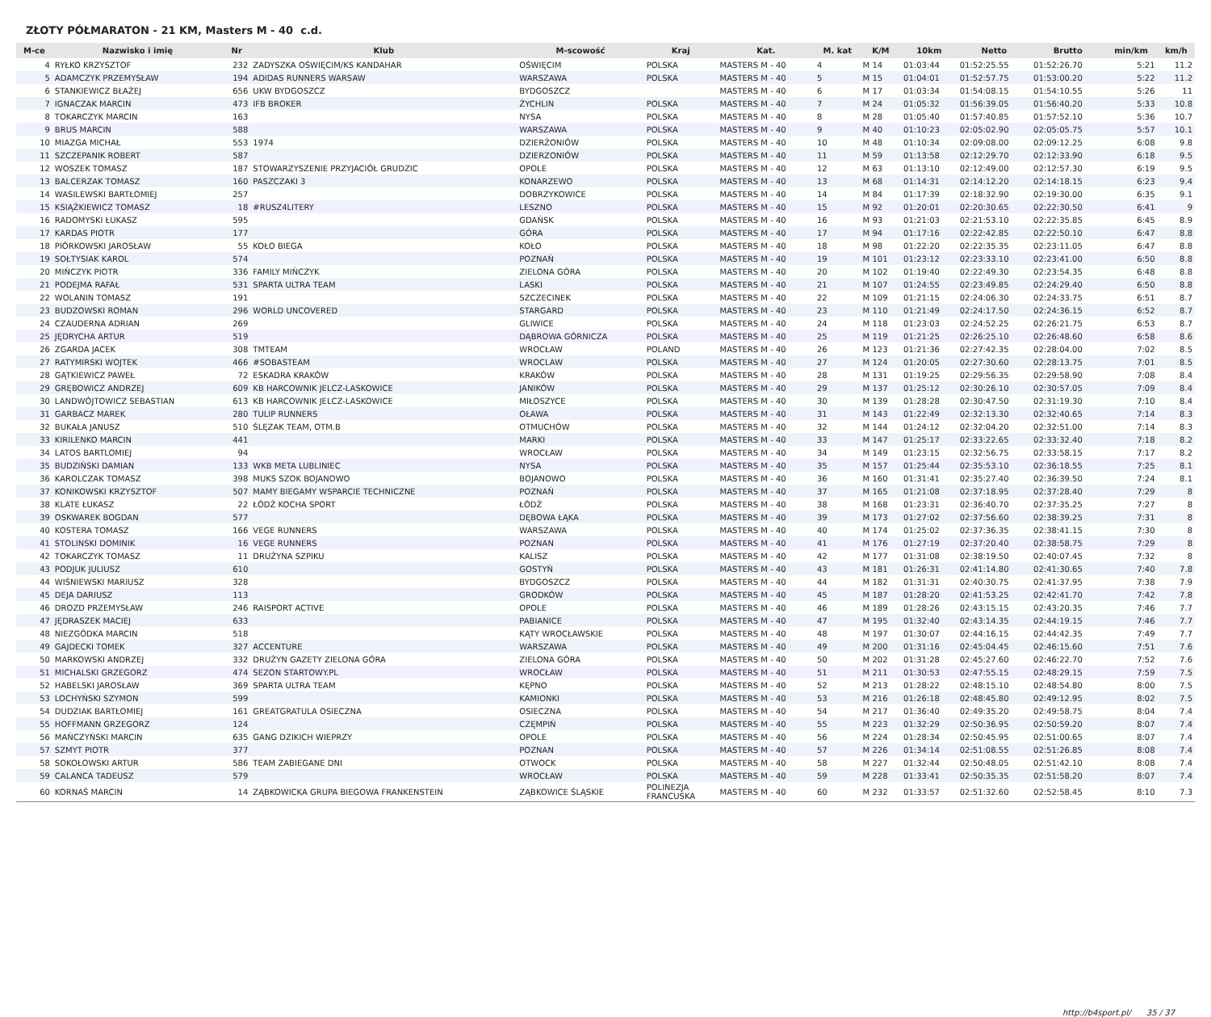ZŁOTY PÓŁMARATON - 21 KM, Masters M - 40 c.d.
| M-ce | Nazwisko i imię | Nr | Klub | M-scowość | Kraj | Kat. | M. kat | K/M | 10km | Netto | Brutto | min/km | km/h |
| --- | --- | --- | --- | --- | --- | --- | --- | --- | --- | --- | --- | --- | --- |
| 4 | RYŁKO KRZYSZTOF | 232 | ZADYSZKA OŚWIĘCIM/KS KANDAHAR | OŚWIĘCIM | POLSKA | MASTERS M - 40 | 4 | M 14 | 01:03:44 | 01:52:25.55 | 01:52:26.70 | 5:21 | 11.2 |
| 5 | ADAMCZYK PRZEMYSŁAW | 194 | ADIDAS RUNNERS WARSAW | WARSZAWA | POLSKA | MASTERS M - 40 | 5 | M 15 | 01:04:01 | 01:52:57.75 | 01:53:00.20 | 5:22 | 11.2 |
| 6 | STANKIEWICZ BŁAŻEJ | 656 | UKW BYDGOSZCZ | BYDGOSZCZ | | MASTERS M - 40 | 6 | M 17 | 01:03:34 | 01:54:08.15 | 01:54:10.55 | 5:26 | 11 |
| 7 | IGNACZAK MARCIN | 473 | IFB BROKER | ŻYCHLIN | POLSKA | MASTERS M - 40 | 7 | M 24 | 01:05:32 | 01:56:39.05 | 01:56:40.20 | 5:33 | 10.8 |
| 8 | TOKARCZYK MARCIN | 163 | | NYSA | POLSKA | MASTERS M - 40 | 8 | M 28 | 01:05:40 | 01:57:40.85 | 01:57:52.10 | 5:36 | 10.7 |
| 9 | BRUS MARCIN | 588 | | WARSZAWA | POLSKA | MASTERS M - 40 | 9 | M 40 | 01:10:23 | 02:05:02.90 | 02:05:05.75 | 5:57 | 10.1 |
| 10 | MIAZGA MICHAŁ | 553 | 1974 | DZIERŻONIÓW | POLSKA | MASTERS M - 40 | 10 | M 48 | 01:10:34 | 02:09:08.00 | 02:09:12.25 | 6:08 | 9.8 |
| 11 | SZCZEPANIK ROBERT | 587 | | DZIERZONIÓW | POLSKA | MASTERS M - 40 | 11 | M 59 | 01:13:58 | 02:12:29.70 | 02:12:33.90 | 6:18 | 9.5 |
| 12 | WOSZEK TOMASZ | 187 | STOWARZYSZENIE PRZYJACIÓŁ GRUDZIC | OPOLE | POLSKA | MASTERS M - 40 | 12 | M 63 | 01:13:10 | 02:12:49.00 | 02:12:57.30 | 6:19 | 9.5 |
| 13 | BALCERZAK TOMASZ | 160 | PASZCZAKI 3 | KONARZEWO | POLSKA | MASTERS M - 40 | 13 | M 68 | 01:14:31 | 02:14:12.20 | 02:14:18.15 | 6:23 | 9.4 |
| 14 | WASILEWSKI BARTŁOMIEJ | 257 | | DOBRZYKOWICE | POLSKA | MASTERS M - 40 | 14 | M 84 | 01:17:39 | 02:18:32.90 | 02:19:30.00 | 6:35 | 9.1 |
| 15 | KSIĄŻKIEWICZ TOMASZ | 18 | #RUSZ4LITERY | LESZNO | POLSKA | MASTERS M - 40 | 15 | M 92 | 01:20:01 | 02:20:30.65 | 02:22:30.50 | 6:41 | 9 |
| 16 | RADOMYSKI ŁUKASZ | 595 | | GDAŃSK | POLSKA | MASTERS M - 40 | 16 | M 93 | 01:21:03 | 02:21:53.10 | 02:22:35.85 | 6:45 | 8.9 |
| 17 | KARDAS PIOTR | 177 | | GÓRA | POLSKA | MASTERS M - 40 | 17 | M 94 | 01:17:16 | 02:22:42.85 | 02:22:50.10 | 6:47 | 8.8 |
| 18 | PIÓRKOWSKI JAROSŁAW | 55 | KOŁO BIEGA | KOŁO | POLSKA | MASTERS M - 40 | 18 | M 98 | 01:22:20 | 02:22:35.35 | 02:23:11.05 | 6:47 | 8.8 |
| 19 | SOŁTYSIAK KAROL | 574 | | POZNAŃ | POLSKA | MASTERS M - 40 | 19 | M 101 | 01:23:12 | 02:23:33.10 | 02:23:41.00 | 6:50 | 8.8 |
| 20 | MIŃCZYK PIOTR | 336 | FAMILY MIŃCZYK | ZIELONA GÓRA | POLSKA | MASTERS M - 40 | 20 | M 102 | 01:19:40 | 02:22:49.30 | 02:23:54.35 | 6:48 | 8.8 |
| 21 | PODEJMA RAFAŁ | 531 | SPARTA ULTRA TEAM | LASKI | POLSKA | MASTERS M - 40 | 21 | M 107 | 01:24:55 | 02:23:49.85 | 02:24:29.40 | 6:50 | 8.8 |
| 22 | WOLANIN TOMASZ | 191 | | SZCZECINEK | POLSKA | MASTERS M - 40 | 22 | M 109 | 01:21:15 | 02:24:06.30 | 02:24:33.75 | 6:51 | 8.7 |
| 23 | BUDZOWSKI ROMAN | 296 | WORLD UNCOVERED | STARGARD | POLSKA | MASTERS M - 40 | 23 | M 110 | 01:21:49 | 02:24:17.50 | 02:24:36.15 | 6:52 | 8.7 |
| 24 | CZAUDERNA ADRIAN | 269 | | GLIWICE | POLSKA | MASTERS M - 40 | 24 | M 118 | 01:23:03 | 02:24:52.25 | 02:26:21.75 | 6:53 | 8.7 |
| 25 | JĘDRYCHA ARTUR | 519 | | DĄBROWA GÓRNICZA | POLSKA | MASTERS M - 40 | 25 | M 119 | 01:21:25 | 02:26:25.10 | 02:26:48.60 | 6:58 | 8.6 |
| 26 | ZGARDA JACEK | 308 | TMTEAM | WROCŁAW | POLAND | MASTERS M - 40 | 26 | M 123 | 01:21:36 | 02:27:42.35 | 02:28:04.00 | 7:02 | 8.5 |
| 27 | RATYMIRSKI WOJTEK | 466 | #SOBASTEAM | WROCLAW | POLSKA | MASTERS M - 40 | 27 | M 124 | 01:20:05 | 02:27:30.60 | 02:28:13.75 | 7:01 | 8.5 |
| 28 | GĄTKIEWICZ PAWEŁ | 72 | ESKADRA KRAKÓW | KRAKÓW | POLSKA | MASTERS M - 40 | 28 | M 131 | 01:19:25 | 02:29:56.35 | 02:29:58.90 | 7:08 | 8.4 |
| 29 | GRĘBOWICZ ANDRZEJ | 609 | KB HARCOWNIK JELCZ-LASKOWICE | JANIKÓW | POLSKA | MASTERS M - 40 | 29 | M 137 | 01:25:12 | 02:30:26.10 | 02:30:57.05 | 7:09 | 8.4 |
| 30 | LANDWÓJTOWICZ SEBASTIAN | 613 | KB HARCOWNIK JELCZ-LASKOWICE | MIŁOSZYCE | POLSKA | MASTERS M - 40 | 30 | M 139 | 01:28:28 | 02:30:47.50 | 02:31:19.30 | 7:10 | 8.4 |
| 31 | GARBACZ MAREK | 280 | TULIP RUNNERS | OŁAWA | POLSKA | MASTERS M - 40 | 31 | M 143 | 01:22:49 | 02:32:13.30 | 02:32:40.65 | 7:14 | 8.3 |
| 32 | BUKAŁA JANUSZ | 510 | ŚLĘZAK TEAM, OTM.B | OTMUCHÓW | POLSKA | MASTERS M - 40 | 32 | M 144 | 01:24:12 | 02:32:04.20 | 02:32:51.00 | 7:14 | 8.3 |
| 33 | KIRILENKO MARCIN | 441 | | MARKI | POLSKA | MASTERS M - 40 | 33 | M 147 | 01:25:17 | 02:33:22.65 | 02:33:32.40 | 7:18 | 8.2 |
| 34 | LATOS BARTLOMIEJ | 94 | | WROCŁAW | POLSKA | MASTERS M - 40 | 34 | M 149 | 01:23:15 | 02:32:56.75 | 02:33:58.15 | 7:17 | 8.2 |
| 35 | BUDZIŃSKI DAMIAN | 133 | WKB META LUBLINIEC | NYSA | POLSKA | MASTERS M - 40 | 35 | M 157 | 01:25:44 | 02:35:53.10 | 02:36:18.55 | 7:25 | 8.1 |
| 36 | KAROLCZAK TOMASZ | 398 | MUKS SZOK BOJANOWO | BOJANOWO | POLSKA | MASTERS M - 40 | 36 | M 160 | 01:31:41 | 02:35:27.40 | 02:36:39.50 | 7:24 | 8.1 |
| 37 | KONIKOWSKI KRZYSZTOF | 507 | MAMY BIEGAMY WSPARCIE TECHNICZNE | POZNAŃ | POLSKA | MASTERS M - 40 | 37 | M 165 | 01:21:08 | 02:37:18.95 | 02:37:28.40 | 7:29 | 8 |
| 38 | KLATE ŁUKASZ | 22 | ŁÓDŹ KOCHA SPORT | ŁÓDŹ | POLSKA | MASTERS M - 40 | 38 | M 168 | 01:23:31 | 02:36:40.70 | 02:37:35.25 | 7:27 | 8 |
| 39 | OSKWAREK BOGDAN | 577 | | DĘBOWA ŁĄKA | POLSKA | MASTERS M - 40 | 39 | M 173 | 01:27:02 | 02:37:56.60 | 02:38:39.25 | 7:31 | 8 |
| 40 | KOSTERA TOMASZ | 166 | VEGE RUNNERS | WARSZAWA | POLSKA | MASTERS M - 40 | 40 | M 174 | 01:25:02 | 02:37:36.35 | 02:38:41.15 | 7:30 | 8 |
| 41 | STOLINSKI DOMINIK | 16 | VEGE RUNNERS | POZNAN | POLSKA | MASTERS M - 40 | 41 | M 176 | 01:27:19 | 02:37:20.40 | 02:38:58.75 | 7:29 | 8 |
| 42 | TOKARCZYK TOMASZ | 11 | DRUŻYNA SZPIKU | KALISZ | POLSKA | MASTERS M - 40 | 42 | M 177 | 01:31:08 | 02:38:19.50 | 02:40:07.45 | 7:32 | 8 |
| 43 | PODJUK JULIUSZ | 610 | | GOSTYŃ | POLSKA | MASTERS M - 40 | 43 | M 181 | 01:26:31 | 02:41:14.80 | 02:41:30.65 | 7:40 | 7.8 |
| 44 | WIŚNIEWSKI MARIUSZ | 328 | | BYDGOSZCZ | POLSKA | MASTERS M - 40 | 44 | M 182 | 01:31:31 | 02:40:30.75 | 02:41:37.95 | 7:38 | 7.9 |
| 45 | DEJA DARIUSZ | 113 | | GRODKÓW | POLSKA | MASTERS M - 40 | 45 | M 187 | 01:28:20 | 02:41:53.25 | 02:42:41.70 | 7:42 | 7.8 |
| 46 | DROZD PRZEMYSŁAW | 246 | RAISPORT ACTIVE | OPOLE | POLSKA | MASTERS M - 40 | 46 | M 189 | 01:28:26 | 02:43:15.15 | 02:43:20.35 | 7:46 | 7.7 |
| 47 | JĘDRASZEK MACIEJ | 633 | | PABIANICE | POLSKA | MASTERS M - 40 | 47 | M 195 | 01:32:40 | 02:43:14.35 | 02:44:19.15 | 7:46 | 7.7 |
| 48 | NIEZGÓDKA MARCIN | 518 | | KĄTY WROCŁAWSKIE | POLSKA | MASTERS M - 40 | 48 | M 197 | 01:30:07 | 02:44:16.15 | 02:44:42.35 | 7:49 | 7.7 |
| 49 | GAJDECKI TOMEK | 327 | ACCENTURE | WARSZAWA | POLSKA | MASTERS M - 40 | 49 | M 200 | 01:31:16 | 02:45:04.45 | 02:46:15.60 | 7:51 | 7.6 |
| 50 | MARKOWSKI ANDRZEJ | 332 | DRUŻYN GAZETY ZIELONA GÓRA | ZIELONA GÓRA | POLSKA | MASTERS M - 40 | 50 | M 202 | 01:31:28 | 02:45:27.60 | 02:46:22.70 | 7:52 | 7.6 |
| 51 | MICHALSKI GRZEGORZ | 474 | SEZON STARTOWY.PL | WROCŁAW | POLSKA | MASTERS M - 40 | 51 | M 211 | 01:30:53 | 02:47:55.15 | 02:48:29.15 | 7:59 | 7.5 |
| 52 | HABELSKI JAROSŁAW | 369 | SPARTA ULTRA TEAM | KĘPNO | POLSKA | MASTERS M - 40 | 52 | M 213 | 01:28:22 | 02:48:15.10 | 02:48:54.80 | 8:00 | 7.5 |
| 53 | LOCHYŃSKI SZYMON | 599 | | KAMIONKI | POLSKA | MASTERS M - 40 | 53 | M 216 | 01:26:18 | 02:48:45.80 | 02:49:12.95 | 8:02 | 7.5 |
| 54 | DUDZIAK BARTŁOMIEJ | 161 | GREATGRATULA OSIECZNA | OSIECZNA | POLSKA | MASTERS M - 40 | 54 | M 217 | 01:36:40 | 02:49:35.20 | 02:49:58.75 | 8:04 | 7.4 |
| 55 | HOFFMANN GRZEGORZ | 124 | | CZĘMPIŃ | POLSKA | MASTERS M - 40 | 55 | M 223 | 01:32:29 | 02:50:36.95 | 02:50:59.20 | 8:07 | 7.4 |
| 56 | MAŃCZYŃSKI MARCIN | 635 | GANG DZIKICH WIEPRZY | OPOLE | POLSKA | MASTERS M - 40 | 56 | M 224 | 01:28:34 | 02:50:45.95 | 02:51:00.65 | 8:07 | 7.4 |
| 57 | SZMYT PIOTR | 377 | | POZNAN | POLSKA | MASTERS M - 40 | 57 | M 226 | 01:34:14 | 02:51:08.55 | 02:51:26.85 | 8:08 | 7.4 |
| 58 | SOKOŁOWSKI ARTUR | 586 | TEAM ZABIEGANE DNI | OTWOCK | POLSKA | MASTERS M - 40 | 58 | M 227 | 01:32:44 | 02:50:48.05 | 02:51:42.10 | 8:08 | 7.4 |
| 59 | CALANCA TADEUSZ | 579 | | WROCŁAW | POLSKA | MASTERS M - 40 | 59 | M 228 | 01:33:41 | 02:50:35.35 | 02:51:58.20 | 8:07 | 7.4 |
| 60 | KORNAŚ MARCIN | 14 | ZĄBKOWICKA GRUPA BIEGOWA FRANKENSTEIN | ZĄBKOWICE ŚLĄSKIE | POLINEZJA FRANCUSKA | MASTERS M - 40 | 60 | M 232 | 01:33:57 | 02:51:32.60 | 02:52:58.45 | 8:10 | 7.3 |
http://b4sport.pl/ 35 / 37